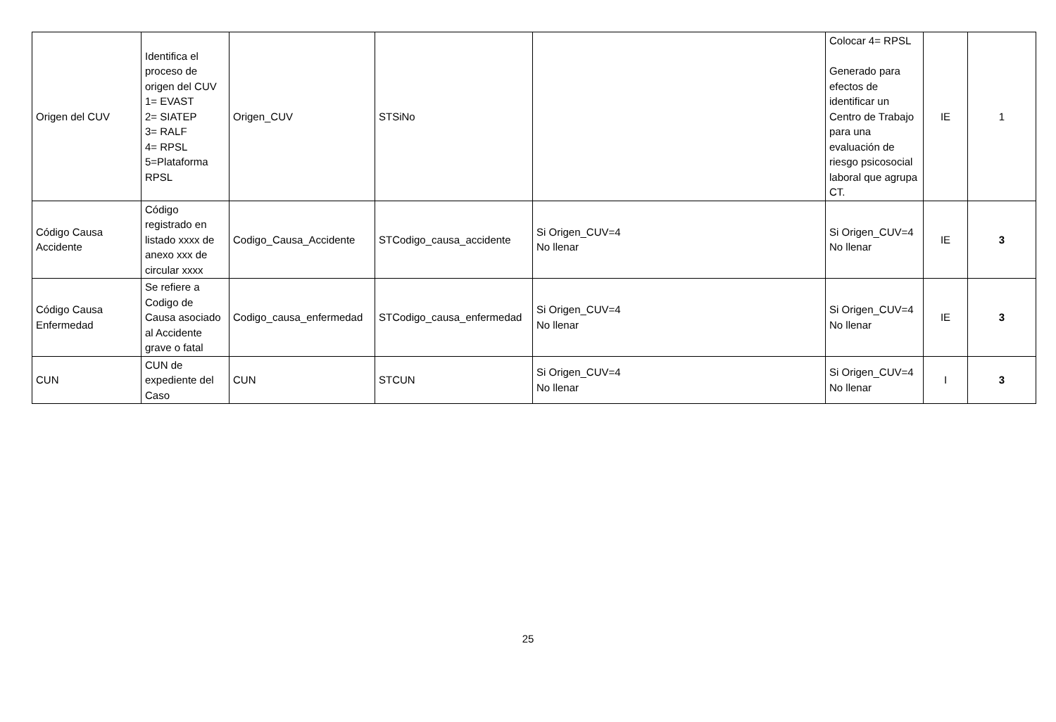| Origen del CUV | Identifica el proceso de origen del CUV 1= EVAST 2= SIATEP 3= RALF 4= RPSL 5=Plataforma RPSL | Origen_CUV | STSiNo | | Colocar 4= RPSL Generado para efectos de identificar un Centro de Trabajo para una evaluación de riesgo psicosocial laboral que agrupa CT. | IE | 1 |
| Código Causa Accidente | Código registrado en listado xxxx de anexo xxx de circular xxxx | Codigo_Causa_Accidente | STCodigo_causa_accidente | Si Origen_CUV=4 No llenar | Si Origen_CUV=4 No llenar | IE | 3 |
| Código Causa Enfermedad | Se refiere a Codigo de Causa asociado al Accidente grave o fatal | Codigo_causa_enfermedad | STCodigo_causa_enfermedad | Si Origen_CUV=4 No llenar | Si Origen_CUV=4 No llenar | IE | 3 |
| CUN | CUN de expediente del Caso | CUN | STCUN | Si Origen_CUV=4 No llenar | Si Origen_CUV=4 No llenar | I | 3 |
25